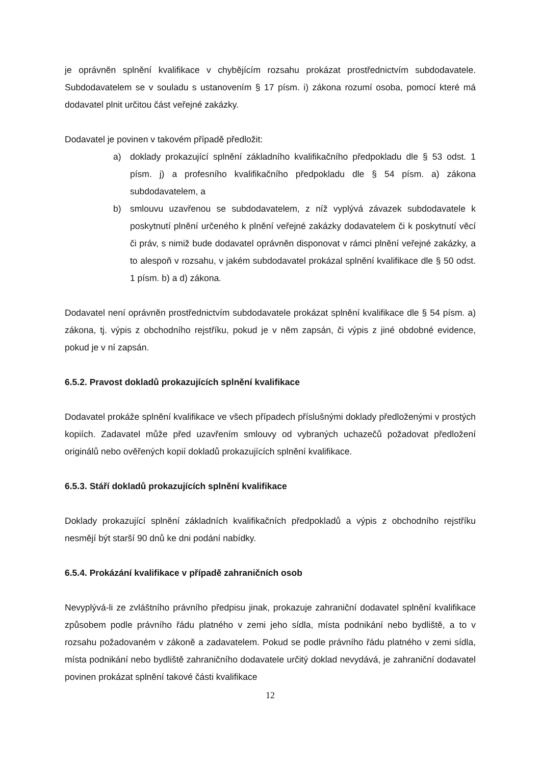je oprávněn splnění kvalifikace v chybějícím rozsahu prokázat prostřednictvím subdodavatele. Subdodavatelem se v souladu s ustanovením § 17 písm. i) zákona rozumí osoba, pomocí které má dodavatel plnit určitou část veřejné zakázky.
Dodavatel je povinen v takovém případě předložit:
a) doklady prokazující splnění základního kvalifikačního předpokladu dle § 53 odst. 1 písm. j) a profesního kvalifikačního předpokladu dle § 54 písm. a) zákona subdodavatelem, a
b) smlouvu uzavřenou se subdodavatelem, z níž vyplývá závazek subdodavatele k poskytnutí plnění určeného k plnění veřejné zakázky dodavatelem či k poskytnutí věcí či práv, s nimiž bude dodavatel oprávněn disponovat v rámci plnění veřejné zakázky, a to alespoň v rozsahu, v jakém subdodavatel prokázal splnění kvalifikace dle § 50 odst. 1 písm. b) a d) zákona.
Dodavatel není oprávněn prostřednictvím subdodavatele prokázat splnění kvalifikace dle § 54 písm. a) zákona, tj. výpis z obchodního rejstříku, pokud je v něm zapsán, či výpis z jiné obdobné evidence, pokud je v ní zapsán.
6.5.2. Pravost dokladů prokazujících splnění kvalifikace
Dodavatel prokáže splnění kvalifikace ve všech případech příslušnými doklady předloženými v prostých kopiích. Zadavatel může před uzavřením smlouvy od vybraných uchazečů požadovat předložení originálů nebo ověřených kopií dokladů prokazujících splnění kvalifikace.
6.5.3. Stáří dokladů prokazujících splnění kvalifikace
Doklady prokazující splnění základních kvalifikačních předpokladů a výpis z obchodního rejstříku nesmějí být starší 90 dnů ke dni podání nabídky.
6.5.4. Prokázání kvalifikace v případě zahraničních osob
Nevyplývá-li ze zvláštního právního předpisu jinak, prokazuje zahraniční dodavatel splnění kvalifikace způsobem podle právního řádu platného v zemi jeho sídla, místa podnikání nebo bydliště, a to v rozsahu požadovaném v zákoně a zadavatelem. Pokud se podle právního řádu platného v zemi sídla, místa podnikání nebo bydliště zahraničního dodavatele určitý doklad nevydává, je zahraniční dodavatel povinen prokázat splnění takové části kvalifikace
12